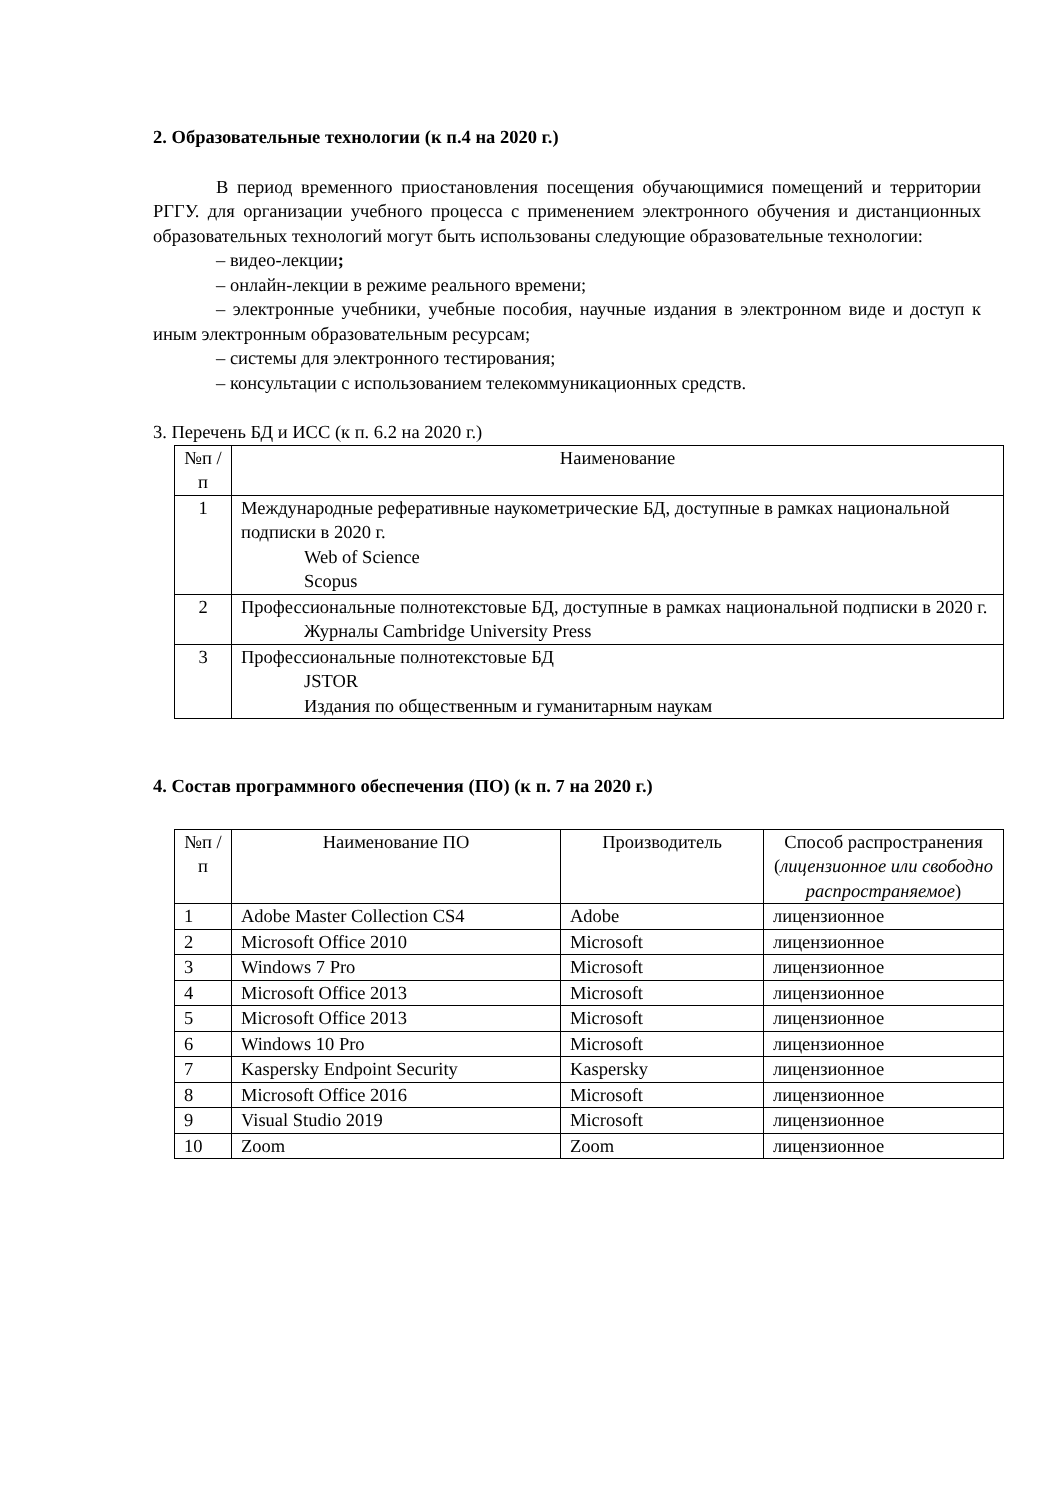2. Образовательные технологии (к п.4 на 2020 г.)
В период временного приостановления посещения обучающимися помещений и территории РГГУ. для организации учебного процесса с применением электронного обучения и дистанционных образовательных технологий могут быть использованы следующие образовательные технологии:
– видео-лекции;
– онлайн-лекции в режиме реального времени;
– электронные учебники, учебные пособия, научные издания в электронном виде и доступ к иным электронным образовательным ресурсам;
– системы для электронного тестирования;
– консультации с использованием телекоммуникационных средств.
3. Перечень БД и ИСС (к п. 6.2 на 2020 г.)
| №п /п | Наименование |
| 1 | Международные реферативные наукометрические БД, доступные в рамках национальной подписки в 2020 г. Web of Science Scopus |
| 2 | Профессиональные полнотекстовые БД, доступные в рамках национальной подписки в 2020 г. Журналы Cambridge University Press |
| 3 | Профессиональные полнотекстовые БД JSTOR Издания по общественным и гуманитарным наукам |
4. Состав программного обеспечения (ПО) (к п. 7 на 2020 г.)
| №п /п | Наименование ПО | Производитель | Способ распространения ( лицензионное или свободно распространяемое ) |
| 1 | Adobe Master Collection CS4 | Adobe | лицензионное |
| 2 | Microsoft Office 2010 | Microsoft | лицензионное |
| 3 | Windows 7 Pro | Microsoft | лицензионное |
| 4 | Microsoft Office 2013 | Microsoft | лицензионное |
| 5 | Microsoft Office 2013 | Microsoft | лицензионное |
| 6 | Windows 10 Pro | Microsoft | лицензионное |
| 7 | Kaspersky Endpoint Security | Kaspersky | лицензионное |
| 8 | Microsoft Office 2016 | Microsoft | лицензионное |
| 9 | Visual Studio 2019 | Microsoft | лицензионное |
| 10 | Zoom | Zoom | лицензионное |